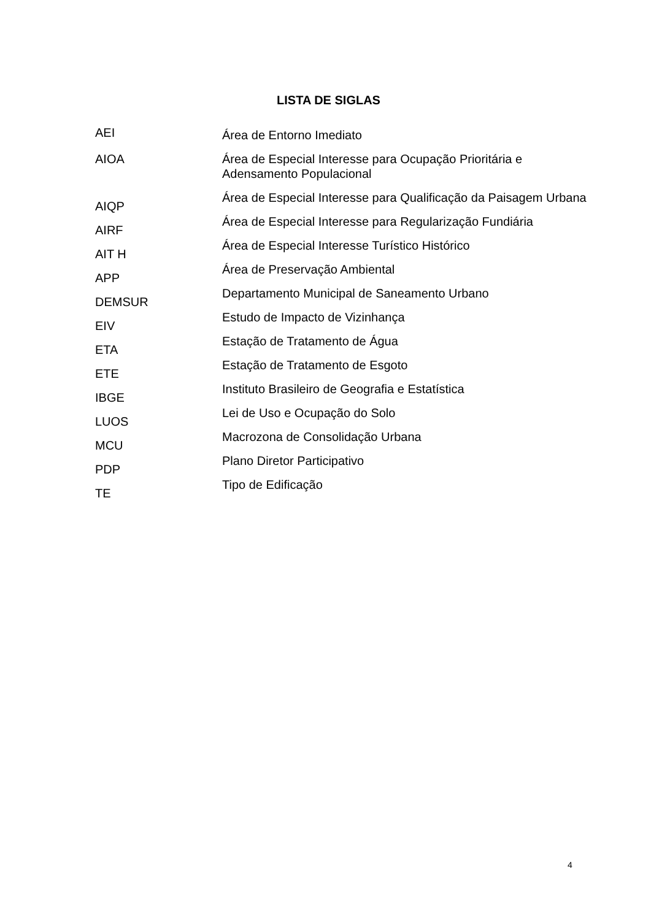LISTA DE SIGLAS
| AEI | Área de Entorno Imediato |
| AIOA | Área de Especial Interesse para Ocupação Prioritária e Adensamento Populacional |
| AIQP | Área de Especial Interesse para Qualificação da Paisagem Urbana |
| AIRF | Área de Especial Interesse para Regularização Fundiária |
| AIT H | Área de Especial Interesse Turístico Histórico |
| APP | Área de Preservação Ambiental |
| DEMSUR | Departamento Municipal de Saneamento Urbano |
| EIV | Estudo de Impacto de Vizinhança |
| ETA | Estação de Tratamento de Água |
| ETE | Estação de Tratamento de Esgoto |
| IBGE | Instituto Brasileiro de Geografia e Estatística |
| LUOS | Lei de Uso e Ocupação do Solo |
| MCU | Macrozona de Consolidação Urbana |
| PDP | Plano Diretor Participativo |
| TE | Tipo de Edificação |
4